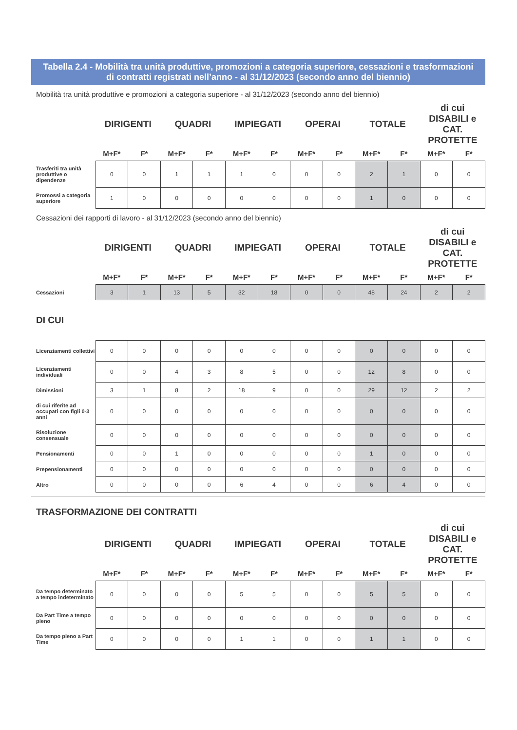Tabella 2.4 - Mobilità tra unità produttive, promozioni a categoria superiore, cessazioni e trasformazioni
di contratti registrati nell’anno - al 31/12/2023 (secondo anno del biennio)
Mobilità tra unità produttive e promozioni a categoria superiore - al 31/12/2023 (secondo anno del biennio)
| | DIRIGENTI | | QUADRI | | IMPIEGATI | | OPERAI | | TOTALE | | di cui DISABILI e CAT. PROTETTE | |
| --- | --- | --- | --- | --- | --- | --- | --- | --- | --- | --- | --- | --- |
| | M+F* | F* | M+F* | F* | M+F* | F* | M+F* | F* | M+F* | F* | M+F* | F* |
| Trasferiti tra unità produttive o dipendenze | 0 | 0 | 1 | 1 | 1 | 0 | 0 | 0 | 2 | 1 | 0 | 0 |
| Promossi a categoria superiore | 1 | 0 | 0 | 0 | 0 | 0 | 0 | 0 | 1 | 0 | 0 | 0 |
Cessazioni dei rapporti di lavoro - al 31/12/2023 (secondo anno del biennio)
| | DIRIGENTI | | QUADRI | | IMPIEGATI | | OPERAI | | TOTALE | | di cui DISABILI e CAT. PROTETTE | |
| --- | --- | --- | --- | --- | --- | --- | --- | --- | --- | --- | --- | --- |
| | M+F* | F* | M+F* | F* | M+F* | F* | M+F* | F* | M+F* | F* | M+F* | F* |
| Cessazioni | 3 | 1 | 13 | 5 | 32 | 18 | 0 | 0 | 48 | 24 | 2 | 2 |
DI CUI
| Licenziamenti collettivi | 0 | 0 | 0 | 0 | 0 | 0 | 0 | 0 | 0 | 0 | 0 | 0 |
| Licenziamenti individuali | 0 | 0 | 4 | 3 | 8 | 5 | 0 | 0 | 12 | 8 | 0 | 0 |
| Dimissioni | 3 | 1 | 8 | 2 | 18 | 9 | 0 | 0 | 29 | 12 | 2 | 2 |
| di cui riferite ad occupati con figli 0-3 anni | 0 | 0 | 0 | 0 | 0 | 0 | 0 | 0 | 0 | 0 | 0 | 0 |
| Risoluzione consensuale | 0 | 0 | 0 | 0 | 0 | 0 | 0 | 0 | 0 | 0 | 0 | 0 |
| Pensionamenti | 0 | 0 | 1 | 0 | 0 | 0 | 0 | 0 | 1 | 0 | 0 | 0 |
| Prepensionamenti | 0 | 0 | 0 | 0 | 0 | 0 | 0 | 0 | 0 | 0 | 0 | 0 |
| Altro | 0 | 0 | 0 | 0 | 6 | 4 | 0 | 0 | 6 | 4 | 0 | 0 |
TRASFORMAZIONE DEI CONTRATTI
| | DIRIGENTI | | QUADRI | | IMPIEGATI | | OPERAI | | TOTALE | | di cui DISABILI e CAT. PROTETTE | |
| --- | --- | --- | --- | --- | --- | --- | --- | --- | --- | --- | --- | --- |
| | M+F* | F* | M+F* | F* | M+F* | F* | M+F* | F* | M+F* | F* | M+F* | F* |
| Da tempo determinato a tempo indeterminato | 0 | 0 | 0 | 0 | 5 | 5 | 0 | 0 | 5 | 5 | 0 | 0 |
| Da Part Time a tempo pieno | 0 | 0 | 0 | 0 | 0 | 0 | 0 | 0 | 0 | 0 | 0 | 0 |
| Da tempo pieno a Part Time | 0 | 0 | 0 | 0 | 1 | 1 | 0 | 0 | 1 | 1 | 0 | 0 |